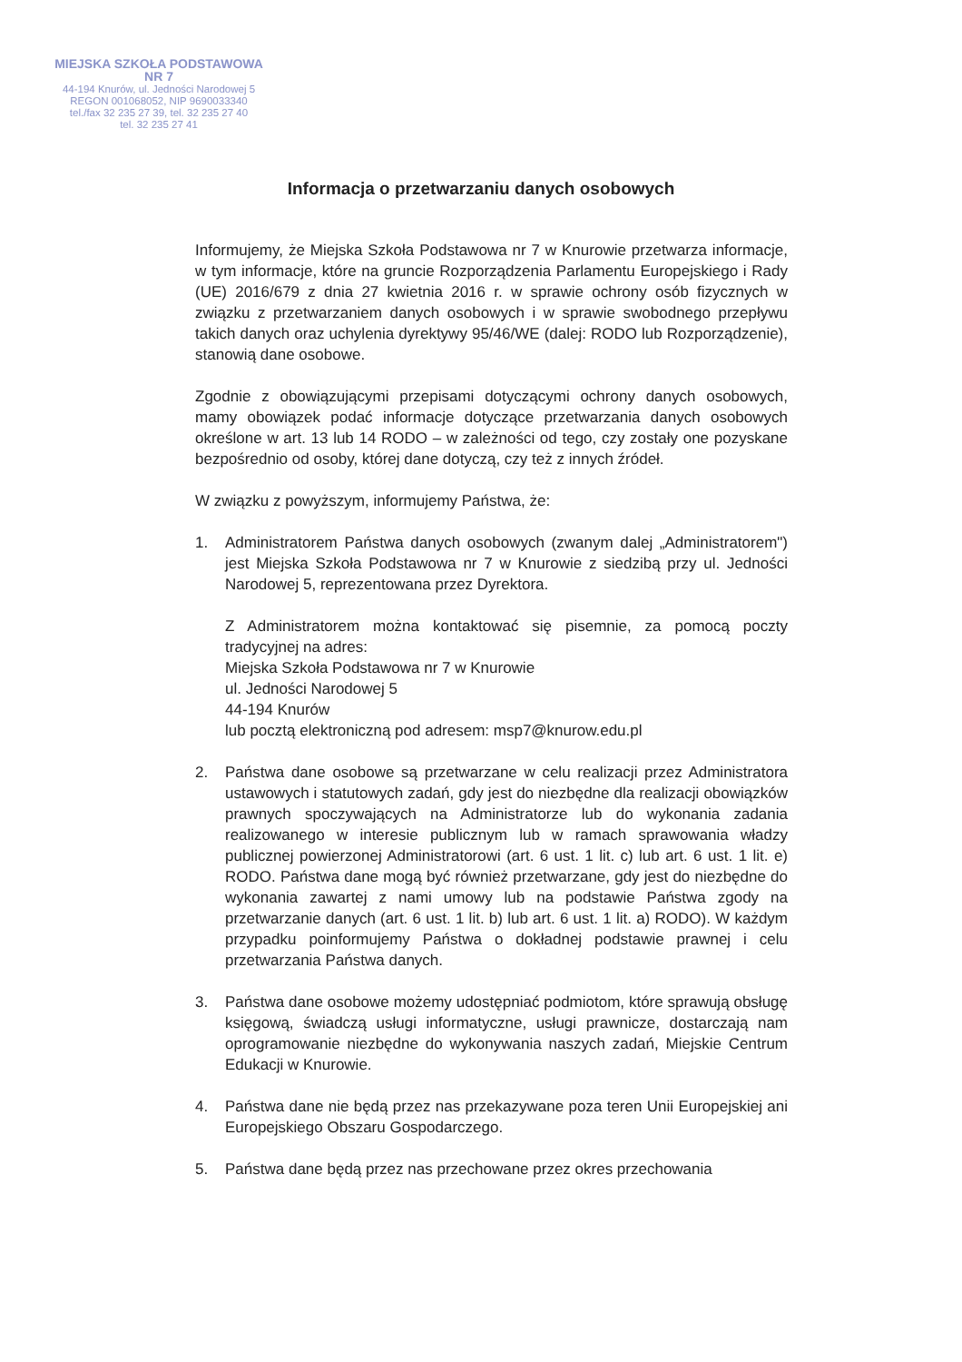MIEJSKA SZKOŁA PODSTAWOWA NR 7
44-194 Knurów, ul. Jedności Narodowej 5
REGON 001068052, NIP 9690033340
tel./fax 32 235 27 39, tel. 32 235 27 40
tel. 32 235 27 41
Informacja o przetwarzaniu danych osobowych
Informujemy, że Miejska Szkoła Podstawowa nr 7 w Knurowie przetwarza informacje, w tym informacje, które na gruncie Rozporządzenia Parlamentu Europejskiego i Rady (UE) 2016/679 z dnia 27 kwietnia 2016 r. w sprawie ochrony osób fizycznych w związku z przetwarzaniem danych osobowych i w sprawie swobodnego przepływu takich danych oraz uchylenia dyrektywy 95/46/WE (dalej: RODO lub Rozporządzenie), stanowią dane osobowe.
Zgodnie z obowiązującymi przepisami dotyczącymi ochrony danych osobowych, mamy obowiązek podać informacje dotyczące przetwarzania danych osobowych określone w art. 13 lub 14 RODO – w zależności od tego, czy zostały one pozyskane bezpośrednio od osoby, której dane dotyczą, czy też z innych źródeł.
W związku z powyższym, informujemy Państwa, że:
1. Administratorem Państwa danych osobowych (zwanym dalej „Administratorem") jest Miejska Szkoła Podstawowa nr 7 w Knurowie z siedzibą przy ul. Jedności Narodowej 5, reprezentowana przez Dyrektora.
Z Administratorem można kontaktować się pisemnie, za pomocą poczty tradycyjnej na adres:
Miejska Szkoła Podstawowa nr 7 w Knurowie
ul. Jedności Narodowej 5
44-194 Knurów
lub pocztą elektroniczną pod adresem: msp7@knurow.edu.pl
2. Państwa dane osobowe są przetwarzane w celu realizacji przez Administratora ustawowych i statutowych zadań, gdy jest do niezbędne dla realizacji obowiązków prawnych spoczywających na Administratorze lub do wykonania zadania realizowanego w interesie publicznym lub w ramach sprawowania władzy publicznej powierzonej Administratorowi (art. 6 ust. 1 lit. c) lub art. 6 ust. 1 lit. e) RODO. Państwa dane mogą być również przetwarzane, gdy jest do niezbędne do wykonania zawartej z nami umowy lub na podstawie Państwa zgody na przetwarzanie danych (art. 6 ust. 1 lit. b) lub art. 6 ust. 1 lit. a) RODO). W każdym przypadku poinformujemy Państwa o dokładnej podstawie prawnej i celu przetwarzania Państwa danych.
3. Państwa dane osobowe możemy udostępniać podmiotom, które sprawują obsługę księgową, świadczą usługi informatyczne, usługi prawnicze, dostarczają nam oprogramowanie niezbędne do wykonywania naszych zadań, Miejskie Centrum Edukacji w Knurowie.
4. Państwa dane nie będą przez nas przekazywane poza teren Unii Europejskiej ani Europejskiego Obszaru Gospodarczego.
5. Państwa dane będą przez nas przechowane przez okres przechowania